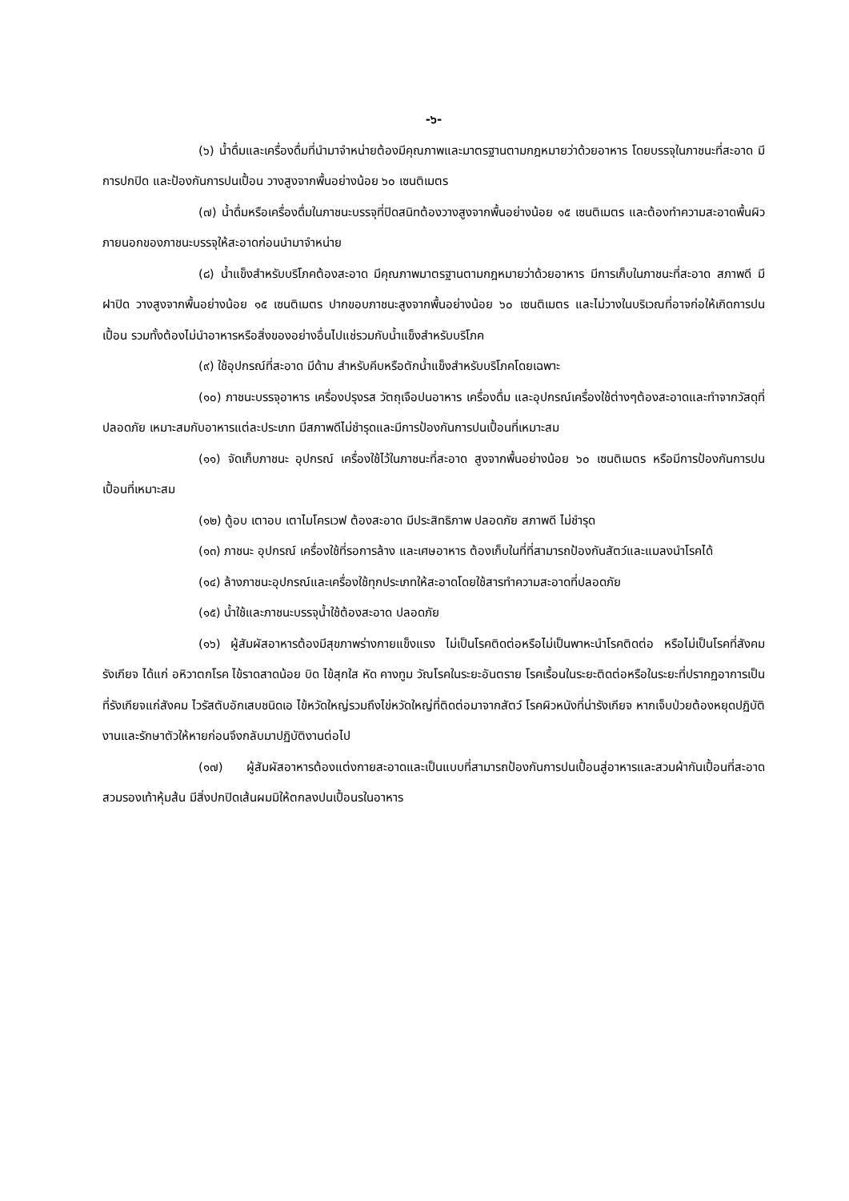-๖-
(๖) น้ำดื่มและเครื่องดื่มที่นำมาจำหน่ายต้องมีคุณภาพและมาตรฐานตามกฎหมายว่าด้วยอาหาร โดยบรรจุในภาชนะที่สะอาด มีการปกปิด และป้องกันการปนเปื้อน วางสูงจากพื้นอย่างน้อย ๖๐ เซนติเมตร
(๗) น้ำดื่มหรือเครื่องดื่มในภาชนะบรรจุที่ปิดสนิทต้องวางสูงจากพื้นอย่างน้อย ๑๕ เซนติเมตร และต้องทำความสะอาดพื้นผิวภายนอกของภาชนะบรรจุให้สะอาดก่อนนำมาจำหน่าย
(๘) น้ำแข็งสำหรับบริโภคต้องสะอาด มีคุณภาพมาตรฐานตามกฎหมายว่าด้วยอาหาร มีการเก็บในภาชนะที่สะอาด สภาพดี มีฝาปิด วางสูงจากพื้นอย่างน้อย ๑๕ เซนติเมตร ปากขอบภาชนะสูงจากพื้นอย่างน้อย ๖๐ เซนติเมตร และไม่วางในบริเวณที่อาจก่อให้เกิดการปนเปื้อน รวมทั้งต้องไม่นำอาหารหรือสิ่งของอย่างอื่นไปแช่รวมกับน้ำแข็งสำหรับบริโภค
(๙) ใช้อุปกรณ์ที่สะอาด มีด้าม สำหรับคีบหรือตักน้ำแข็งสำหรับบริโภคโดยเฉพาะ
(๑๐) ภาชนะบรรจุอาหาร เครื่องปรุงรส วัตถุเจือปนอาหาร เครื่องดื่ม และอุปกรณ์เครื่องใช้ต่างๆต้องสะอาดและทำจากวัสดุที่ปลอดภัย เหมาะสมกับอาหารแต่ละประเภท มีสภาพดีไม่ชำรุดและมีการป้องกันการปนเปื้อนที่เหมาะสม
(๑๑) จัดเก็บภาชนะ อุปกรณ์ เครื่องใช้ไว้ในภาชนะที่สะอาด สูงจากพื้นอย่างน้อย ๖๐ เซนติเมตร หรือมีการป้องกันการปนเปื้อนที่เหมาะสม
(๑๒) ตู้อบ เตาอบ เตาไมโครเวฟ ต้องสะอาด มีประสิทธิภาพ ปลอดภัย สภาพดี ไม่ชำรุด
(๑๓) ภาชนะ อุปกรณ์ เครื่องใช้ที่รอการล้าง และเศษอาหาร ต้องเก็บในที่ที่สามารถป้องกันสัตว์และแมลงนำโรคได้
(๑๔) ล้างภาชนะอุปกรณ์และเครื่องใช้ทุกประเภทให้สะอาดโดยใช้สารทำความสะอาดที่ปลอดภัย
(๑๕) น้ำใช้และภาชนะบรรจุน้ำใช้ต้องสะอาด ปลอดภัย
(๑๖) ผู้สัมผัสอาหารต้องมีสุขภาพร่างกายแข็งแรง ไม่เป็นโรคติดต่อหรือไม่เป็นพาหะนำโรคติดต่อ หรือไม่เป็นโรคที่สังคมรังเกียจ ได้แก่ อหิวาตกโรค ไข้ราดสาดน้อย บิด ไข้สุกใส หัด คางทูม วัณโรคในระยะอันตราย โรคเรื้อนในระยะติดต่อหรือในระยะที่ปรากฏอาการเป็นที่รังเกียจแก่สังคม ไวรัสตับอักเสบชนิดเอ ไข้หวัดใหญ่รวมถึงไข่หวัดใหญ่ที่ติดต่อมาจากสัตว์ โรคผิวหนังที่น่ารังเกียจ หากเจ็บป่วยต้องหยุดปฏิบัติงานและรักษาตัวให้หายก่อนจึงกลับมาปฏิบัติงานต่อไป
(๑๗) ผู้สัมผัสอาหารต้องแต่งกายสะอาดและเป็นแบบที่สามารถป้องกันการปนเปื้อนสู่อาหารและสวมผ้ากันเปื้อนที่สะอาด สวมรองเท้าหุ้มส้น มีสิ่งปกปิดเส้นผมมิให้ตกลงปนเปื้อนรในอาหาร